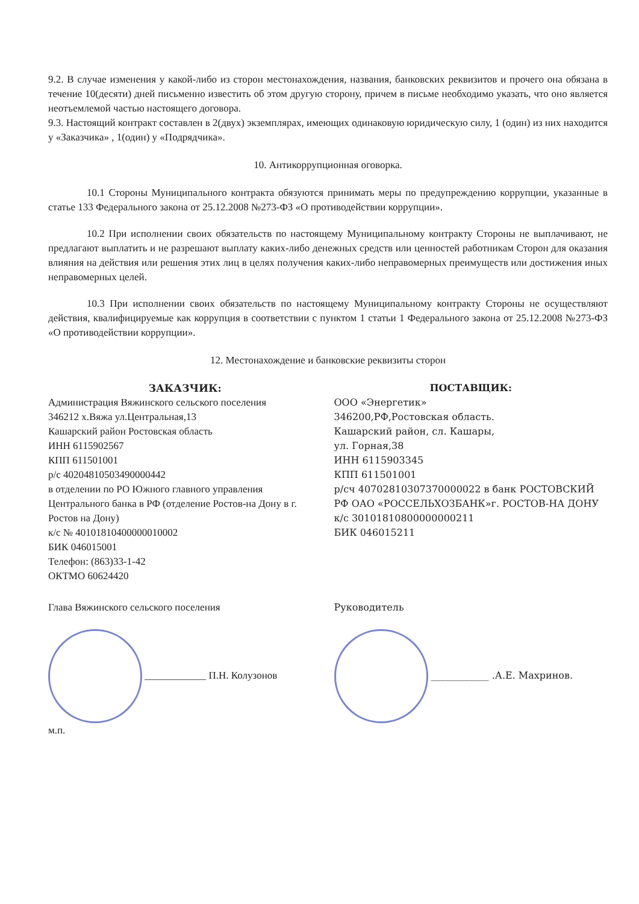9.2. В случае изменения у какой-либо из сторон местонахождения, названия, банковских реквизитов и прочего она обязана в течение 10(десяти) дней письменно известить об этом другую сторону, причем в письме необходимо указать, что оно является неотъемлемой частью настоящего договора.
9.3. Настоящий контракт составлен в 2(двух) экземплярах, имеющих одинаковую юридическую силу, 1 (один) из них находится у «Заказчика» , 1(один) у «Подрядчика».
10. Антикоррупционная оговорка.
10.1 Стороны Муниципального контракта обязуются принимать меры по предупреждению коррупции, указанные в статье 133 Федерального закона от 25.12.2008 №273-ФЗ «О противодействии коррупции».
10.2 При исполнении своих обязательств по настоящему Муниципальному контракту Стороны не выплачивают, не предлагают выплатить и не разрешают выплату каких-либо денежных средств или ценностей работникам Сторон для оказания влияния на действия или решения этих лиц в целях получения каких-либо неправомерных преимуществ или достижения иных неправомерных целей.
10.3 При исполнении своих обязательств по настоящему Муниципальному контракту Стороны не осуществляют действия, квалифицируемые как коррупция в соответствии с пунктом 1 статьи 1 Федерального закона от 25.12.2008 №273-ФЗ «О противодействии коррупции».
12. Местонахождение и банковские реквизиты сторон
ЗАКАЗЧИК:
Администрация Вяжинского сельского поселения
346212 х.Вяжа ул.Центральная,13
Кашарский район Ростовская область
ИНН 6115902567
КПП 611501001
р/с 40204810503490000442
в отделении по РО Южного главного управления Центрального банка в РФ (отделение Ростов-на Дону в г. Ростов на Дону)
к/с № 40101810400000010002
БИК 046015001
Телефон: (863)33-1-42
ОКТМО 60624420
ПОСТАВЩИК:
ООО «Энергетик»
346200,РФ,Ростовская область.
Кашарский район, сл. Кашары,
ул. Горная,38
ИНН 6115903345
КПП 611501001
р/сч 40702810307370000022 в банк РОСТОВСКИЙ РФ ОАО «РОССЕЛЬХОЗБАНК»г. РОСТОВ-НА ДОНУ
к/с 30101810800000000211
БИК 046015211
Глава Вяжинского сельского поселения
____________ П.Н. Колузонов
м.п.
Руководитель
____________ .А.Е. Махринов.